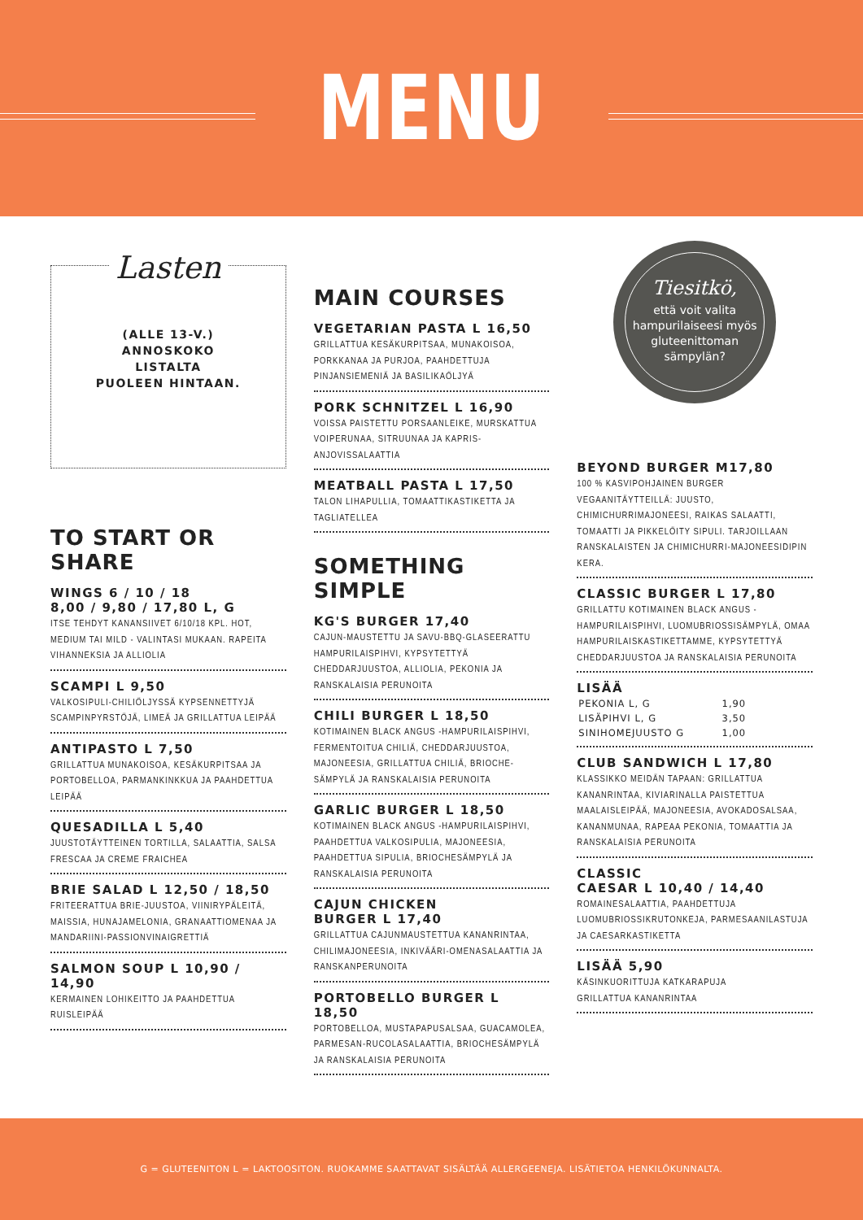MENU
Lasten
(ALLE 13-V.)
ANNOSKOKO
LISTALTA
PUOLEEN HINTAAN.
TO START OR SHARE
WINGS 6 / 10 / 18
8,00 / 9,80 / 17,80 L, G
ITSE TEHDYT KANANSIIVET 6/10/18 KPL. HOT, MEDIUM TAI MILD - VALINTASI MUKAAN. RAPEITA VIHANNEKSIA JA ALLIOLIA
SCAMPI L 9,50
VALKOSIPULI-CHILIÖLJYSSÄ KYPSENNETTYJÄ SCAMPINPYRSTÖJÄ, LIMEÄ JA GRILLATTUA LEIPÄÄ
ANTIPASTO L 7,50
GRILLATTUA MUNAKOISOA, KESÄKURPITSAA JA PORTOBELLOA, PARMANKINKKUA JA PAAHDETTUA LEIPÄÄ
QUESADILLA L 5,40
JUUSTOTÄYTTEINEN TORTILLA, SALAATTIA, SALSA FRESCAA JA CREME FRAICHEA
BRIE SALAD L 12,50 / 18,50
FRITEERATTUA BRIE-JUUSTOA, VIINIRYPÄLEITÄ, MAISSIA, HUNAJAMELONIA, GRANAATTIOMENAA JA MANDARIINI-PASSIONVINAIGRETTIÄ
SALMON SOUP L 10,90 / 14,90
KERMAINEN LOHIKEITTO JA PAAHDETTUA RUISLEIPÄÄ
MAIN COURSES
VEGETARIAN PASTA L 16,50
GRILLATTUA KESÄKURPITSAA, MUNAKOISOA, PORKKANAA JA PURJOA, PAAHDETTUJA PINJANSIEMENIÄ JA BASILIKAÖLJYÄ
PORK SCHNITZEL L 16,90
VOISSA PAISTETTU PORSAANLEIKE, MURSKATTUA VOIPERUNAA, SITRUUNAA JA KAPRIS-ANJOVISSALAATTIA
MEATBALL PASTA L 17,50
TALON LIHAPULLIA, TOMAATTIKASTIKETTA JA TAGLIATELLEA
SOMETHING SIMPLE
KG'S BURGER 17,40
CAJUN-MAUSTETTU JA SAVU-BBQ-GLASEERATTU HAMPURILAISPIHVI, KYPSYTETTYÄ CHEDDARJUUSTOA, ALLIOLIA, PEKONIA JA RANSKALAISIA PERUNOITA
CHILI BURGER L 18,50
KOTIMAINEN BLACK ANGUS -HAMPURILAISPIHVI, FERMENTOITUA CHILIÄ, CHEDDARJUUSTOA, MAJONEESIA, GRILLATTUA CHILIÄ, BRIOCHE-SÄMPYLÄ JA RANSKALAISIA PERUNOITA
GARLIC BURGER L 18,50
KOTIMAINEN BLACK ANGUS -HAMPURILAISPIHVI, PAAHDETTUA VALKOSIPULIA, MAJONEESIA, PAAHDETTUA SIPULIA, BRIOCHESÄMPYLÄ JA RANSKALAISIA PERUNOITA
CAJUN CHICKEN
BURGER L 17,40
GRILLATTUA CAJUNMAUSTETTUA KANANRINTAA, CHILIMAJONEESIA, INKIVÄÄRI-OMENASALAATTIA JA RANSKANPERUNOITA
PORTOBELLO BURGER L 18,50
PORTOBELLOA, MUSTAPAPUSALSAA, GUACAMOLEA, PARMESAN-RUCOLASALAATTIA, BRIOCHESÄMPYLÄ JA RANSKALAISIA PERUNOITA
Tiesitkö,
että voit valita hampurilaiseesi myös gluteenittoman sämpylän?
BEYOND BURGER M17,80
100 % KASVIPOHJAINEN BURGER VEGAANITÄYTTEILLÄ: JUUSTO, CHIMICHURRIMAJONEESI, RAIKAS SALAATTI, TOMAATTI JA PIKKELÖITY SIPULI. TARJOILLAAN RANSKALAISTEN JA CHIMICHURRI-MAJONEESIDIPIN KERA.
CLASSIC BURGER L 17,80
GRILLATTU KOTIMAINEN BLACK ANGUS -HAMPURILAISPIHVI, LUOMUBRIOSSISÄMPYLÄ, OMAA HAMPURILAISKASTIKETTAMME, KYPSYTETTYÄ CHEDDARJUUSTOA JA RANSKALAISIA PERUNOITA
LISÄÄ
| PEKONIA L, G | 1,90 |
| LISÄPIHVI L, G | 3,50 |
| SINIHOMEJUUSTO G | 1,00 |
CLUB SANDWICH L 17,80
KLASSIKKO MEIDÄN TAPAAN: GRILLATTUA KANANRINTAA, KIVIARINALLA PAISTETTUA MAALAISLEIPÄÄ, MAJONEESIA, AVOKADOSALSAA, KANANMUNAA, RAPEAA PEKONIA, TOMAATTIA JA RANSKALAISIA PERUNOITA
CLASSIC
CAESAR L 10,40 / 14,40
ROMAINESALAATTIA, PAAHDETTUJA LUOMUBRIOSSIKRUTONKEJA, PARMESAANILASTUJA JA CAESARKASTIKETTA
LISÄÄ 5,90
KÄSINKUORITTUJA KATKARAPUJA
GRILLATTUA KANANRINTAA
G = GLUTEENITON L = LAKTOOSITON. RUOKAMME SAATTAVAT SISÄLTÄÄ ALLERGEENEJA. LISÄTIETOA HENKILÖKUNNALTA.